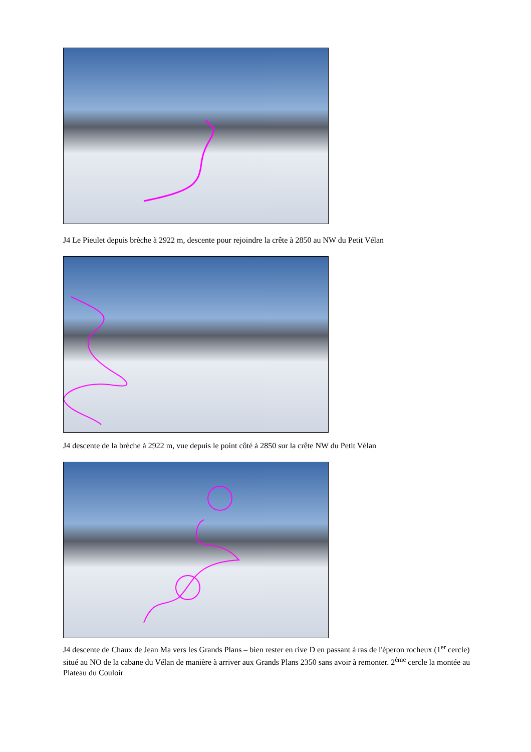J4 Le Pieulet depuis brèche à 2922 m, descente pour rejoindre la crête à 2850 au NW du Petit Vélan
J4 descente de la brèche à 2922 m, vue depuis le point côté à 2850 sur la crête NW du Petit Vélan
J4 descente de Chaux de Jean Ma vers les Grands Plans – bien rester en rive D en passant à ras de l'éperon rocheux (1<sup>er</sup> cercle) situé au NO de la cabane du Vélan de manière à arriver aux Grands Plans 2350 sans avoir à remonter. 2<sup>ème</sup> cercle la montée au Plateau du Couloir